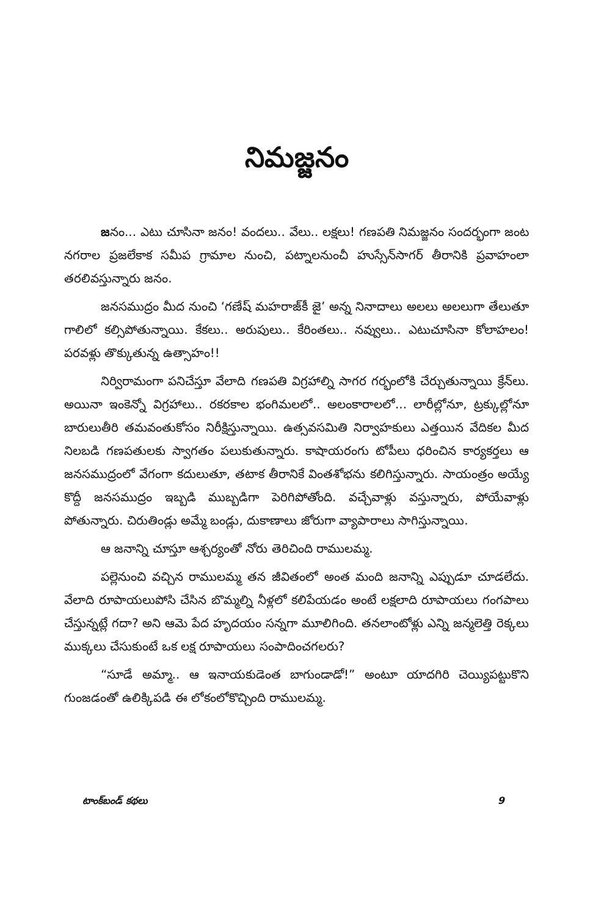నిమజ్జనం
జనం... ఎటు చూసినా జనం! వందలు.. వేలు.. లక్షలు! గణపతి నిమజ్జనం సందర్భంగా జంట నగరాల ప్రజలేకాక సమీప గ్రామాల నుంచి, పట్నాలనుంచీ హుస్సేన్‌సాగర్ తీరానికి ప్రవాహంలా తరలివస్తున్నారు జనం.
జనసముద్రం మీద నుంచి ‘గణేష్ మహరాజ్‌కీ జై’ అన్న నినాదాలు అలలు అలలుగా తేలుతూ గాలిలో కల్సిపోతున్నాయి. కేకలు.. అరుపులు.. కేరింతలు.. నవ్వులు.. ఎటుచూసినా కోలాహలం! పరవళ్లు తొక్కుతున్న ఉత్సాహం!!
నిర్విరామంగా పనిచేస్తూ వేలాది గణపతి విగ్రహాల్ని సాగర గర్భంలోకి చేర్చుతున్నాయి క్రేన్‌లు. అయినా ఇంకెన్నో విగ్రహాలు.. రకరకాల భంగిమలలో.. అలంకారాలలో... లారీల్లోనూ, ట్రక్కుల్లోనూ బారులుతీరి తమవంతుకోసం నిరీక్షిస్తున్నాయి. ఉత్సవసమితి నిర్వాహకులు ఎత్తయిన వేదికల మీద నిలబడి గణపతులకు స్వాగతం పలుకుతున్నారు. కాషాయరంగు టోపీలు ధరించిన కార్యకర్తలు ఆ జనసముద్రంలో వేగంగా కదులుతూ, తటాక తీరానికే వింతశోభను కలిగిస్తున్నారు. సాయంత్రం అయ్యే కొద్దీ జనసముద్రం ఇబ్బడి ముబ్బడిగా పెరిగిపోతోంది. వచ్చేవాళ్లు వస్తున్నారు, పోయేవాళ్లు పోతున్నారు. చిరుతిండ్లు అమ్మే బండ్లు, దుకాణాలు జోరుగా వ్యాపారాలు సాగిస్తున్నాయి.
ఆ జనాన్ని చూస్తూ ఆశ్చర్యంతో నోరు తెరిచింది రాములమ్మ.
పల్లెనుంచి వచ్చిన రాములమ్మ తన జీవితంలో అంత మంది జనాన్ని ఎప్పుడూ చూడలేదు. వేలాది రూపాయలుపోసి చేసిన బొమ్మల్ని నీళ్లలో కలిపేయడం అంటే లక్షలాది రూపాయలు గంగపాలు చేస్తున్నట్లే గదా? అని ఆమె పేద హృదయం సన్నగా మూలిగింది. తనలాంటోళ్లు ఎన్ని జన్మలెత్తి రెక్కలు ముక్కలు చేసుకుంటే ఒక లక్ష రూపాయలు సంపాదించగలరు?
“సూడే అమ్మా.. ఆ ఇనాయకుడెంత బాగుండాడో!” అంటూ యాదగిరి చెయ్యిపట్టుకొని గుంజడంతో ఉలిక్కిపడి ఈ లోకంలోకొచ్చింది రాములమ్మ.
టాంక్‌బండ్ కథలు 9